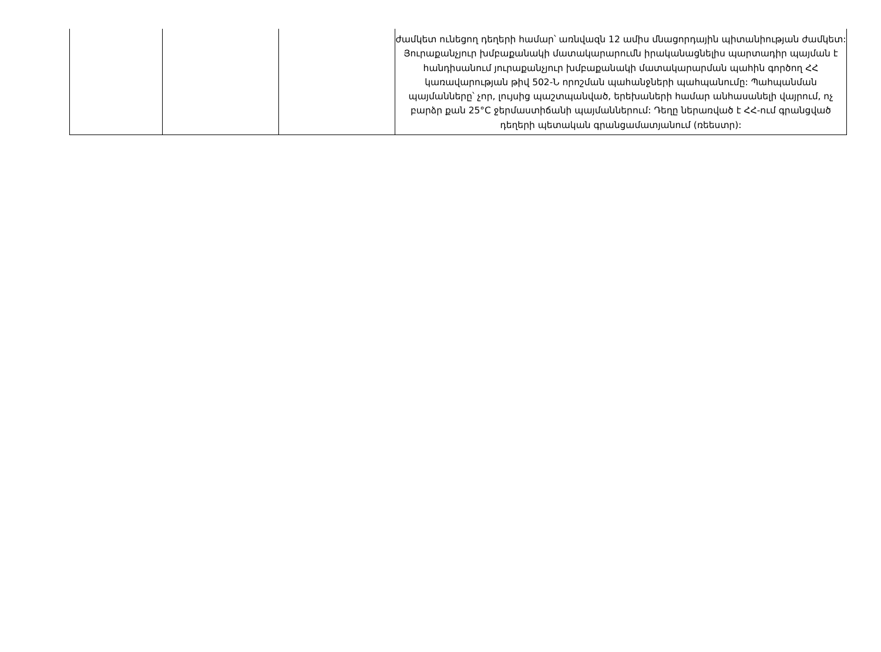| | | | ժամկետ ունեցող դեղերի համար՝ առնվազն 12 ամիս մնացորդային պիտանիության ժամկետ: Յուրաքանչյուր խմբաքանակի մատակարարումն իրականացնելիս պարտադիր պայման է հանդիսանում յուրաքանչյուր խմբաքանակի մատակարարման պահին գործող ՀՀ կառավարության թիվ 502-Ն որոշման պահանջների պահպանումը: Պահպանման պայմանները՝ չոր, լույսից պաշտպանված, երեխաների համար անհասանելի վայրում, ոչ բարձր քան 25°C ջերմաստիճանի պայմաններում: Դեղը ներառված է ՀՀ-ում գրանցված դեղերի պետական գրանցամատյանում (ռեեստր): |